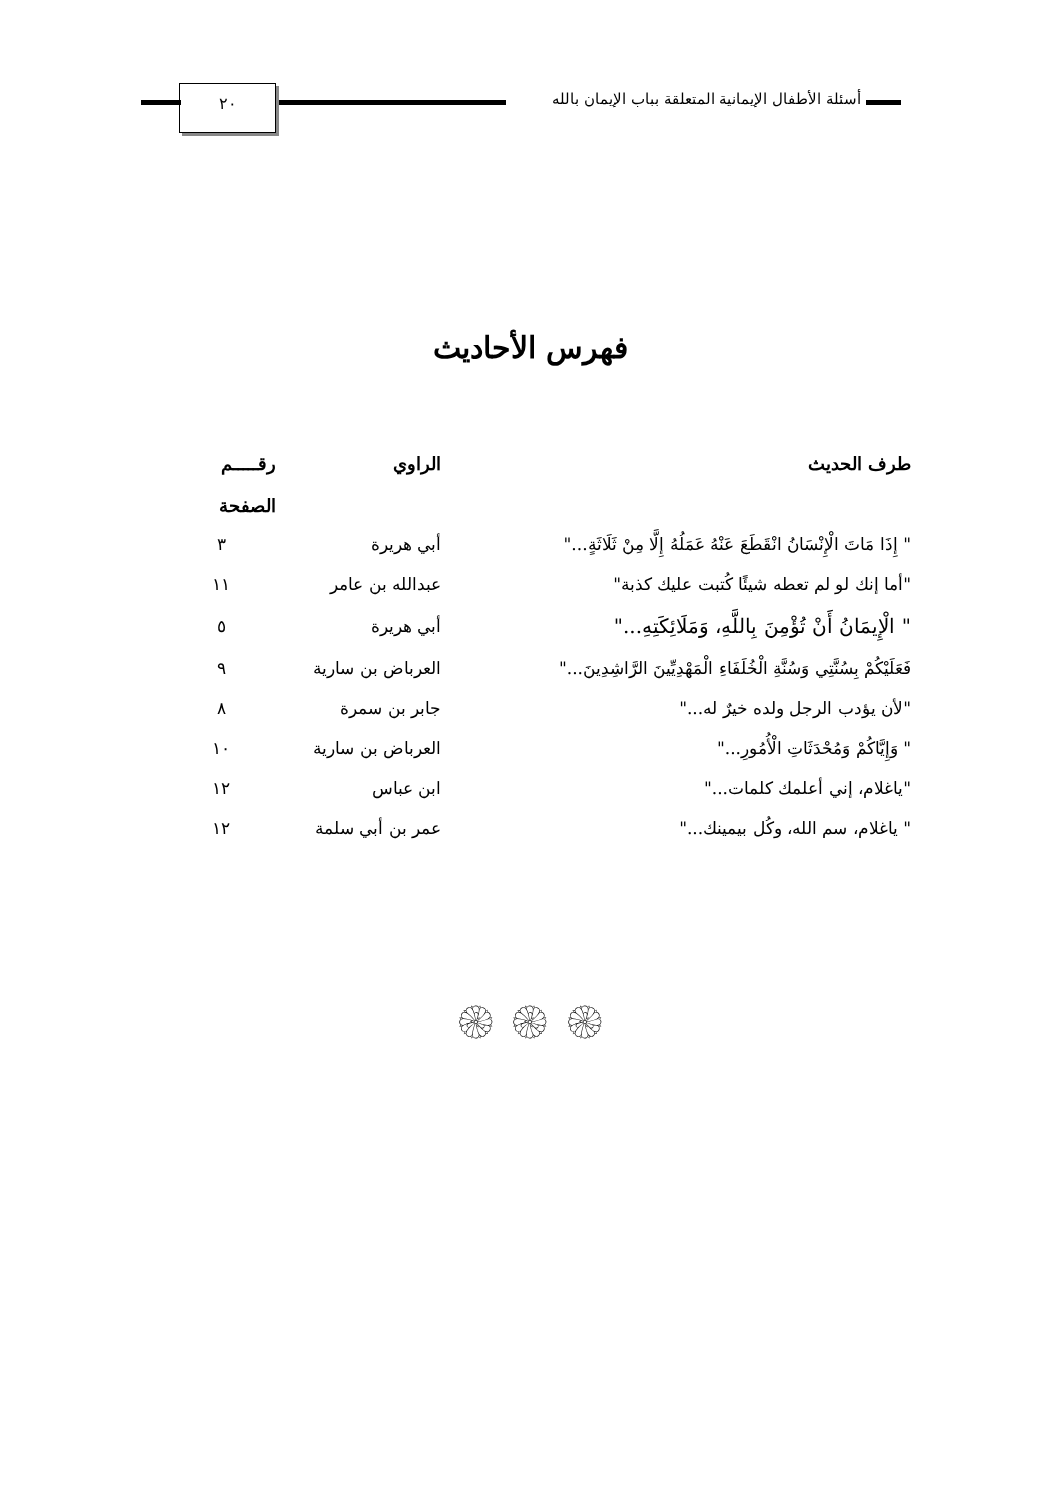أسئلة الأطفال الإيمانية المتعلقة بباب الإيمان بالله
٢٠
فهرس الأحاديث
| طرف الحديث | الراوي | رقـــــم الصفحة |
| --- | --- | --- |
| " إِذَا مَاتَ الْإِنْسَانُ انْقَطَعَ عَنْهُ عَمَلُهُ إِلَّا مِنْ ثَلَاثَةٍ..." | أبي هريرة | ٣ |
| "أما إنك لو لم تعطه شيئًا كُتبت عليك كذبة" | عبدالله بن عامر | ١١ |
| " الْإِيمَانُ أَنْ تُؤْمِنَ بِاللَّهِ، وَمَلَائِكَتِهِ..." | أبي هريرة | ٥ |
| فَعَلَيْكُمْ بِسُنَّتِي وَسُنَّةِ الْخُلَفَاءِ الْمَهْدِيِّينَ الرَّاشِدِينَ..." | العرباض بن سارية | ٩ |
| "لأن يؤدب الرجل ولده خيرٌ له..." | جابر بن سمرة | ٨ |
| " وَإِيَّاكُمْ وَمُحْدَثَاتِ الْأُمُورِ..." | العرباض بن سارية | ١٠ |
| "ياغلام، إني أعلمك كلمات..." | ابن عباس | ١٢ |
| " ياغلام، سم الله، وكُل بيمينك..." | عمر بن أبي سلمة | ١٢ |
۞ ۞ ۞